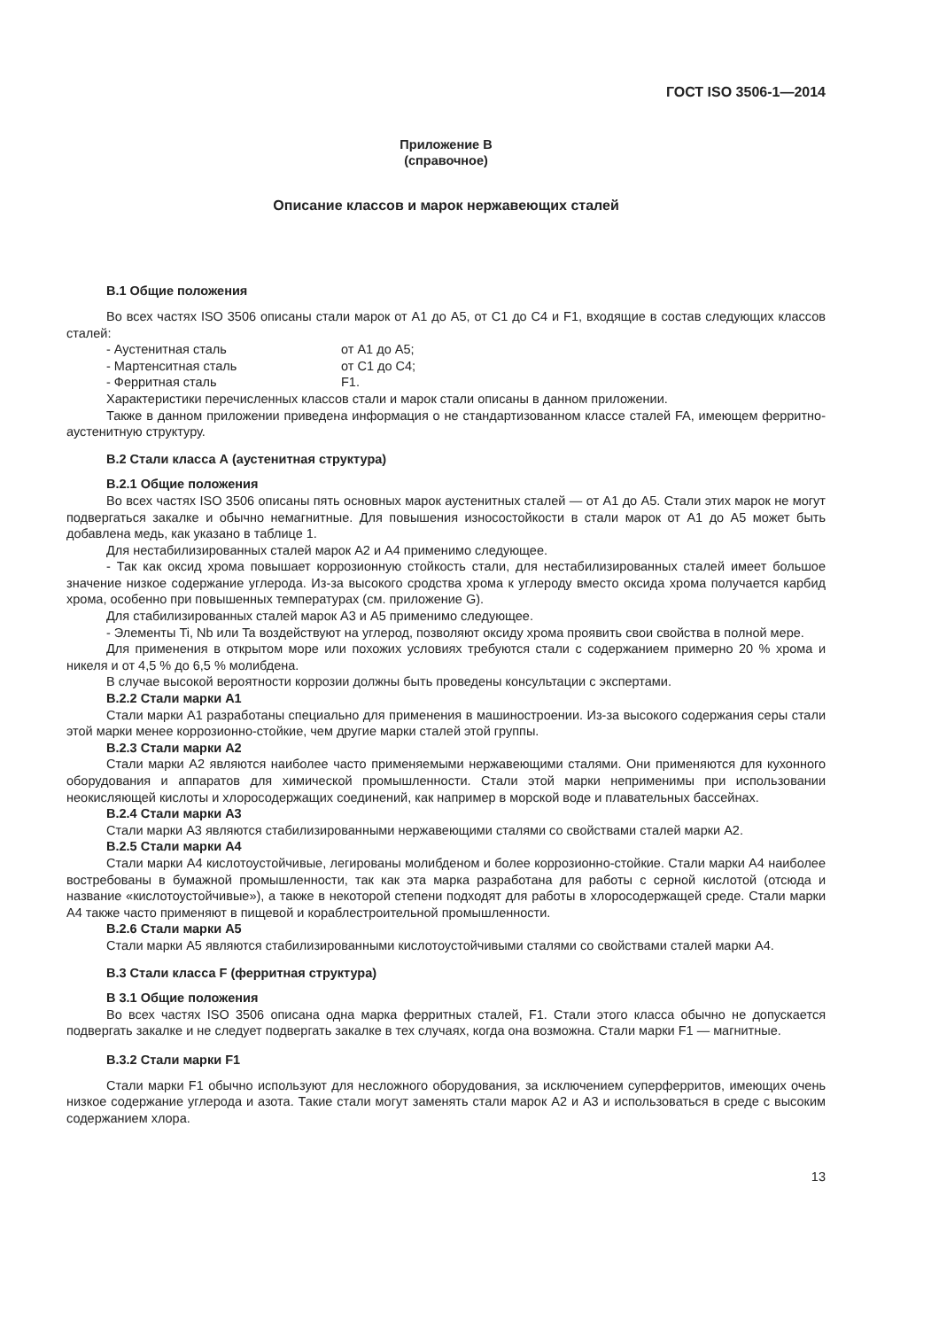ГОСТ ISO 3506-1—2014
Приложение В
(справочное)
Описание классов и марок нержавеющих сталей
В.1 Общие положения
Во всех частях ISO 3506 описаны стали марок от А1 до А5, от С1 до С4 и F1, входящие в состав следующих классов сталей:
- Аустенитная сталь от А1 до А5;
- Мартенситная сталь от С1 до С4;
- Ферритная сталь F1.
Характеристики перечисленных классов стали и марок стали описаны в данном приложении.
Также в данном приложении приведена информация о не стандартизованном классе сталей FA, имеющем ферритно-аустенитную структуру.
В.2 Стали класса А (аустенитная структура)
В.2.1 Общие положения
Во всех частях ISO 3506 описаны пять основных марок аустенитных сталей — от А1 до А5. Стали этих марок не могут подвергаться закалке и обычно немагнитные. Для повышения износостойкости в стали марок от А1 до А5 может быть добавлена медь, как указано в таблице 1.
Для нестабилизированных сталей марок А2 и А4 применимо следующее.
- Так как оксид хрома повышает коррозионную стойкость стали, для нестабилизированных сталей имеет большое значение низкое содержание углерода. Из-за высокого сродства хрома к углероду вместо оксида хрома получается карбид хрома, особенно при повышенных температурах (см. приложение G).
Для стабилизированных сталей марок А3 и А5 применимо следующее.
- Элементы Ti, Nb или Ta воздействуют на углерод, позволяют оксиду хрома проявить свои свойства в полной мере.
Для применения в открытом море или похожих условиях требуются стали с содержанием примерно 20 % хрома и никеля и от 4,5 % до 6,5 % молибдена.
В случае высокой вероятности коррозии должны быть проведены консультации с экспертами.
В.2.2 Стали марки А1
Стали марки А1 разработаны специально для применения в машиностроении. Из-за высокого содержания серы стали этой марки менее коррозионно-стойкие, чем другие марки сталей этой группы.
В.2.3 Стали марки А2
Стали марки А2 являются наиболее часто применяемыми нержавеющими сталями. Они применяются для кухонного оборудования и аппаратов для химической промышленности. Стали этой марки неприменимы при использовании неокисляющей кислоты и хлоросодержащих соединений, как например в морской воде и плавательных бассейнах.
В.2.4 Стали марки А3
Стали марки А3 являются стабилизированными нержавеющими сталями со свойствами сталей марки А2.
В.2.5 Стали марки А4
Стали марки А4 кислотоустойчивые, легированы молибденом и более коррозионно-стойкие. Стали марки А4 наиболее востребованы в бумажной промышленности, так как эта марка разработана для работы с серной кислотой (отсюда и название «кислотоустойчивые»), а также в некоторой степени подходят для работы в хлоросодержащей среде. Стали марки А4 также часто применяют в пищевой и кораблестроительной промышленности.
В.2.6 Стали марки А5
Стали марки А5 являются стабилизированными кислотоустойчивыми сталями со свойствами сталей марки А4.
В.3 Стали класса F (ферритная структура)
В 3.1 Общие положения
Во всех частях ISO 3506 описана одна марка ферритных сталей, F1. Стали этого класса обычно не допускается подвергать закалке и не следует подвергать закалке в тех случаях, когда она возможна. Стали марки F1 — магнитные.
В.3.2 Стали марки F1
Стали марки F1 обычно используют для несложного оборудования, за исключением суперферритов, имеющих очень низкое содержание углерода и азота. Такие стали могут заменять стали марок А2 и А3 и использоваться в среде с высоким содержанием хлора.
13